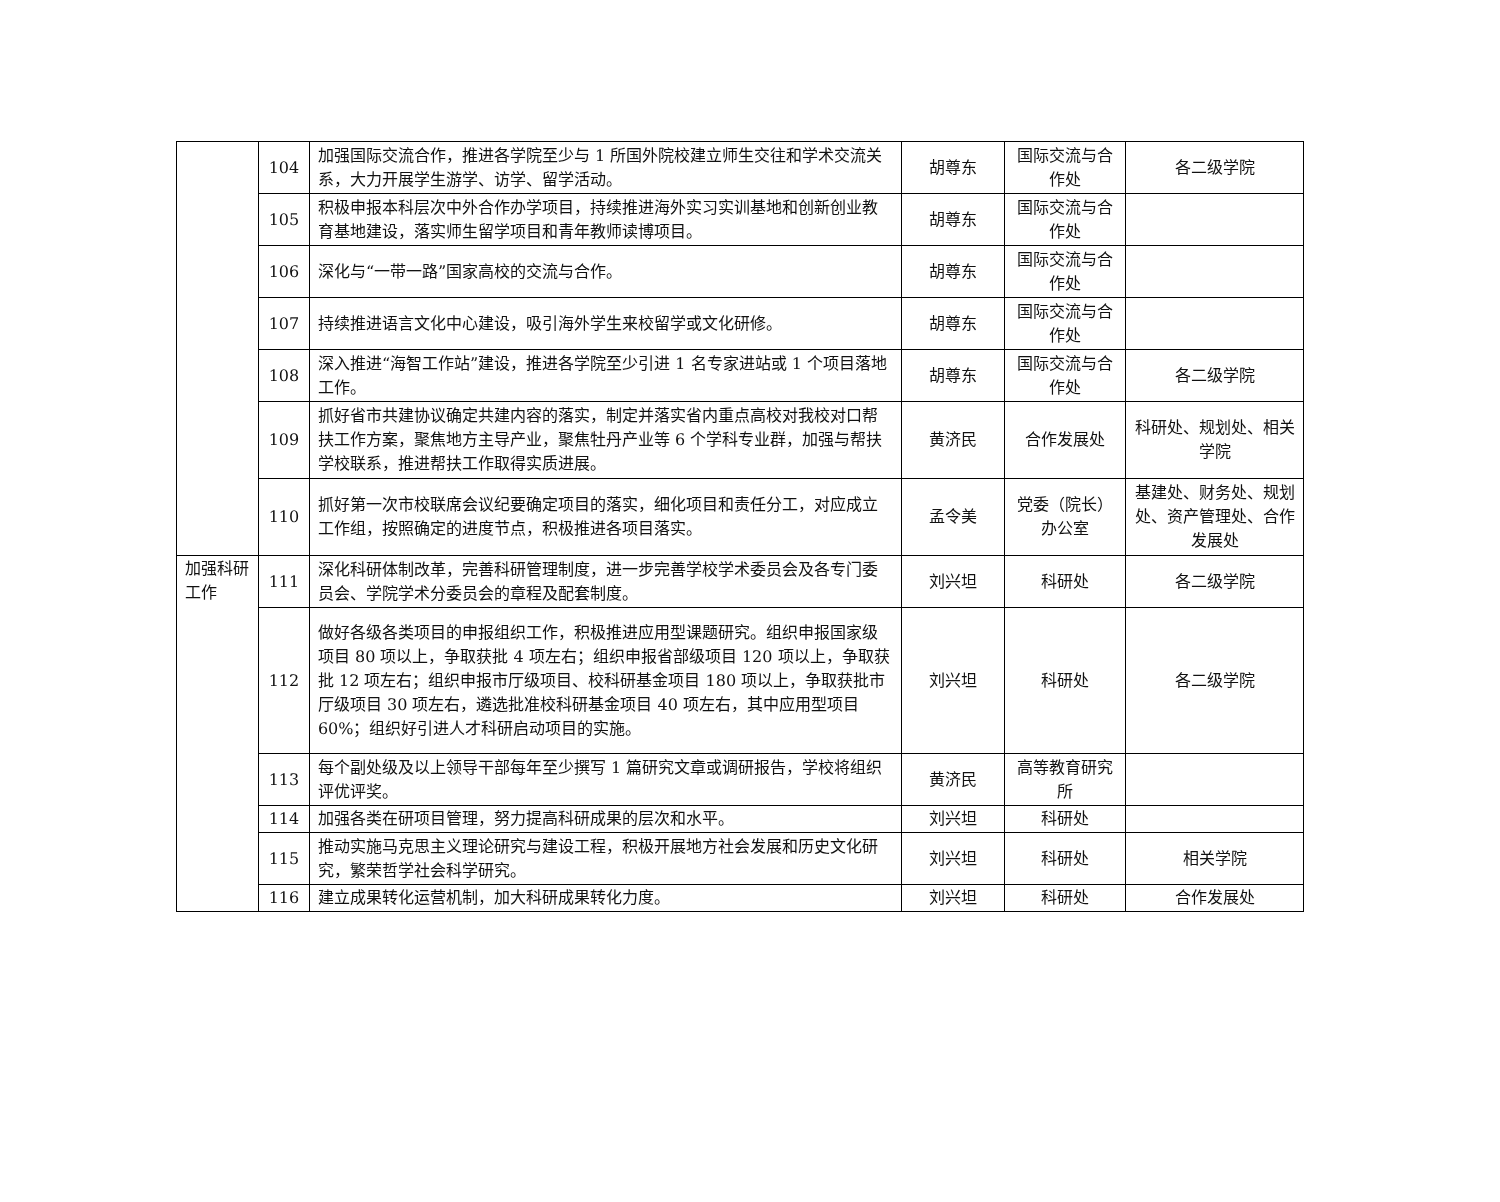| | 104 | 加强国际交流合作，推进各学院至少与 1 所国外院校建立师生交往和学术交流关系，大力开展学生游学、访学、留学活动。 | 胡尊东 | 国际交流与合作处 | 各二级学院 |
| | 105 | 积极申报本科层次中外合作办学项目，持续推进海外实习实训基地和创新创业教育基地建设，落实师生留学项目和青年教师读博项目。 | 胡尊东 | 国际交流与合作处 | |
| | 106 | 深化与“一带一路”国家高校的交流与合作。 | 胡尊东 | 国际交流与合作处 | |
| | 107 | 持续推进语言文化中心建设，吸引海外学生来校留学或文化研修。 | 胡尊东 | 国际交流与合作处 | |
| | 108 | 深入推进“海智工作站”建设，推进各学院至少引进 1 名专家进站或 1 个项目落地工作。 | 胡尊东 | 国际交流与合作处 | 各二级学院 |
| | 109 | 抓好省市共建协议确定共建内容的落实，制定并落实省内重点高校对我校对口帮扶工作方案，聚焦地方主导产业，聚焦牡丹产业等 6 个学科专业群，加强与帮扶学校联系，推进帮扶工作取得实质进展。 | 黄济民 | 合作发展处 | 科研处、规划处、相关学院 |
| | 110 | 抓好第一次市校联席会议纪要确定项目的落实，细化项目和责任分工，对应成立工作组，按照确定的进度节点，积极推进各项目落实。 | 孟令美 | 党委（院长）办公室 | 基建处、财务处、规划处、资产管理处、合作发展处 |
| 加强科研工作 | 111 | 深化科研体制改革，完善科研管理制度，进一步完善学校学术委员会及各专门委员会、学院学术分委员会的章程及配套制度。 | 刘兴坦 | 科研处 | 各二级学院 |
| | 112 | 做好各级各类项目的申报组织工作，积极推进应用型课题研究。组织申报国家级项目 80 项以上，争取获批 4 项左右；组织申报省部级项目 120 项以上，争取获批 12 项左右；组织申报市厅级项目、校科研基金项目 180 项以上，争取获批市厅级项目 30 项左右，遴选批准校科研基金项目 40 项左右，其中应用型项目 60%；组织好引进人才科研启动项目的实施。 | 刘兴坦 | 科研处 | 各二级学院 |
| | 113 | 每个副处级及以上领导干部每年至少撰写 1 篇研究文章或调研报告，学校将组织评优评奖。 | 黄济民 | 高等教育研究所 | |
| | 114 | 加强各类在研项目管理，努力提高科研成果的层次和水平。 | 刘兴坦 | 科研处 | |
| | 115 | 推动实施马克思主义理论研究与建设工程，积极开展地方社会发展和历史文化研究，繁荣哲学社会科学研究。 | 刘兴坦 | 科研处 | 相关学院 |
| | 116 | 建立成果转化运营机制，加大科研成果转化力度。 | 刘兴坦 | 科研处 | 合作发展处 |